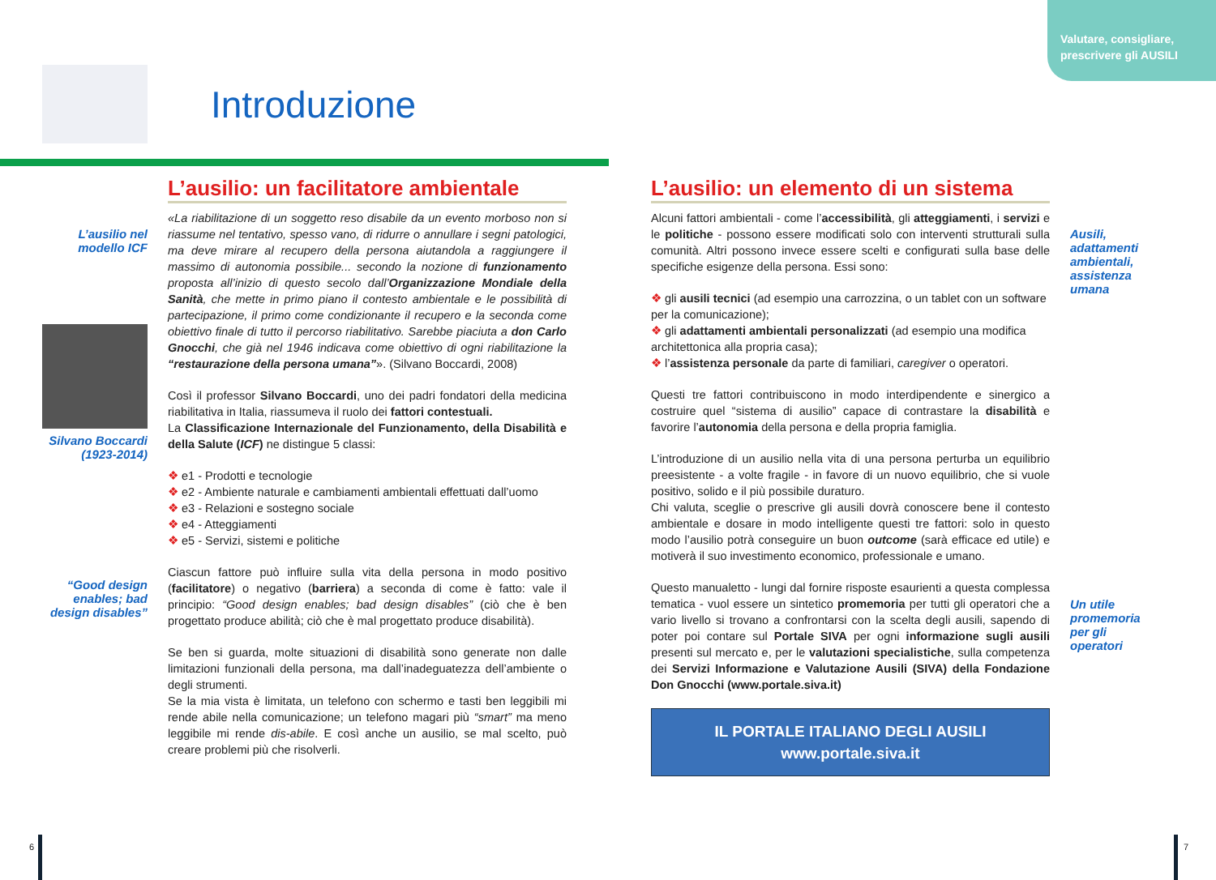Valutare, consigliare,
prescrivere gli AUSILI
Introduzione
L’ausilio nel modello ICF
Silvano Boccardi (1923-2014)
“Good design enables; bad design disables”
L’ausilio: un facilitatore ambientale
«La riabilitazione di un soggetto reso disabile da un evento morboso non si riassume nel tentativo, spesso vano, di ridurre o annullare i segni patologici, ma deve mirare al recupero della persona aiutandola a raggiungere il massimo di autonomia possibile... secondo la nozione di funzionamento proposta all’inizio di questo secolo dall’Organizzazione Mondiale della Sanità, che mette in primo piano il contesto ambientale e le possibilità di partecipazione, il primo come condizionante il recupero e la seconda come obiettivo finale di tutto il percorso riabilitativo. Sarebbe piaciuta a don Carlo Gnocchi, che già nel 1946 indicava come obiettivo di ogni riabilitazione la “restaurazione della persona umana”». (Silvano Boccardi, 2008)
Così il professor Silvano Boccardi, uno dei padri fondatori della medicina riabilitativa in Italia, riassumeva il ruolo dei fattori contestuali.
La Classificazione Internazionale del Funzionamento, della Disabilità e della Salute (ICF) ne distingue 5 classi:
❖ e1 - Prodotti e tecnologie
❖ e2 - Ambiente naturale e cambiamenti ambientali effettuati dall’uomo
❖ e3 - Relazioni e sostegno sociale
❖ e4 - Atteggiamenti
❖ e5 - Servizi, sistemi e politiche
Ciascun fattore può influire sulla vita della persona in modo positivo (facilitatore) o negativo (barriera) a seconda di come è fatto: vale il principio: “Good design enables; bad design disables” (ciò che è ben progettato produce abilità; ciò che è mal progettato produce disabilità).
Se ben si guarda, molte situazioni di disabilità sono generate non dalle limitazioni funzionali della persona, ma dall’inadeguatezza dell’ambiente o degli strumenti.
Se la mia vista è limitata, un telefono con schermo e tasti ben leggibili mi rende abile nella comunicazione; un telefono magari più “smart” ma meno leggibile mi rende dis-abile. E così anche un ausilio, se mal scelto, può creare problemi più che risolverli.
L’ausilio: un elemento di un sistema
Alcuni fattori ambientali - come l’accessibilità, gli atteggiamenti, i servizi e le politiche - possono essere modificati solo con interventi strutturali sulla comunità. Altri possono invece essere scelti e configurati sulla base delle specifiche esigenze della persona. Essi sono:
❖ gli ausili tecnici (ad esempio una carrozzina, o un tablet con un software per la comunicazione);
❖ gli adattamenti ambientali personalizzati (ad esempio una modifica architettonica alla propria casa);
❖ l’assistenza personale da parte di familiari, caregiver o operatori.
Questi tre fattori contribuiscono in modo interdipendente e sinergico a costruire quel “sistema di ausilio” capace di contrastare la disabilità e favorire l’autonomia della persona e della propria famiglia.
L’introduzione di un ausilio nella vita di una persona perturba un equilibrio preesistente - a volte fragile - in favore di un nuovo equilibrio, che si vuole positivo, solido e il più possibile duraturo.
Chi valuta, sceglie o prescrive gli ausili dovrà conoscere bene il contesto ambientale e dosare in modo intelligente questi tre fattori: solo in questo modo l’ausilio potrà conseguire un buon outcome (sarà efficace ed utile) e motiverà il suo investimento economico, professionale e umano.
Questo manualetto - lungi dal fornire risposte esaurienti a questa complessa tematica - vuol essere un sintetico promemoria per tutti gli operatori che a vario livello si trovano a confrontarsi con la scelta degli ausili, sapendo di poter poi contare sul Portale SIVA per ogni informazione sugli ausili presenti sul mercato e, per le valutazioni specialistiche, sulla competenza dei Servizi Informazione e Valutazione Ausili (SIVA) della Fondazione Don Gnocchi (www.portale.siva.it)
IL PORTALE ITALIANO DEGLI AUSILI
www.portale.siva.it
Ausili,
adattamenti
ambientali,
assistenza
umana
Un utile
promemoria
per gli
operatori
6 7